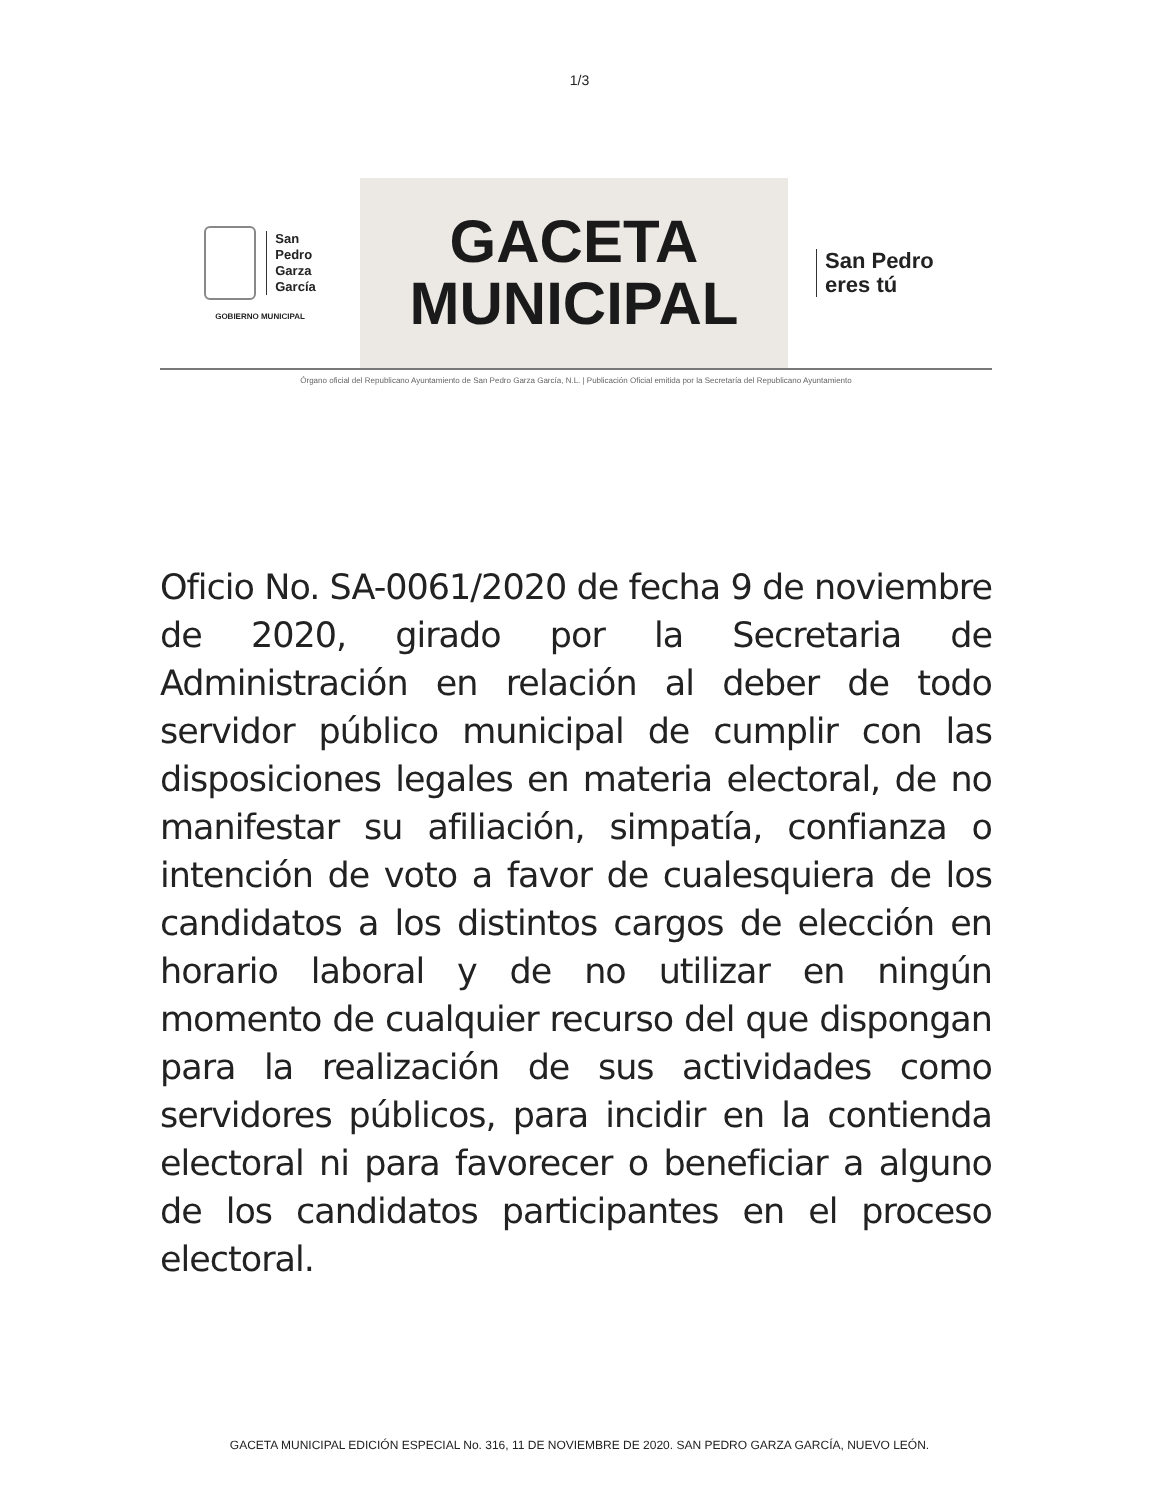1/3
San
Pedro
Garza
García
GOBIERNO MUNICIPAL
GACETA
MUNICIPAL
San Pedro
eres tú
Órgano oficial del Republicano Ayuntamiento de San Pedro Garza García, N.L. | Publicación Oficial emitida por la Secretaría del Republicano Ayuntamiento
Oficio No. SA-0061/2020 de fecha 9 de noviembre de 2020, girado por la Secretaria de Administración en relación al deber de todo servidor público municipal de cumplir con las disposiciones legales en materia electoral, de no manifestar su afiliación, simpatía, confianza o intención de voto a favor de cualesquiera de los candidatos a los distintos cargos de elección en horario laboral y de no utilizar en ningún momento de cualquier recurso del que dispongan para la realización de sus actividades como servidores públicos, para incidir en la contienda electoral ni para favorecer o beneficiar a alguno de los candidatos participantes en el proceso electoral.
GACETA MUNICIPAL EDICIÓN ESPECIAL No. 316, 11 DE NOVIEMBRE DE 2020. SAN PEDRO GARZA GARCÍA, NUEVO LEÓN.